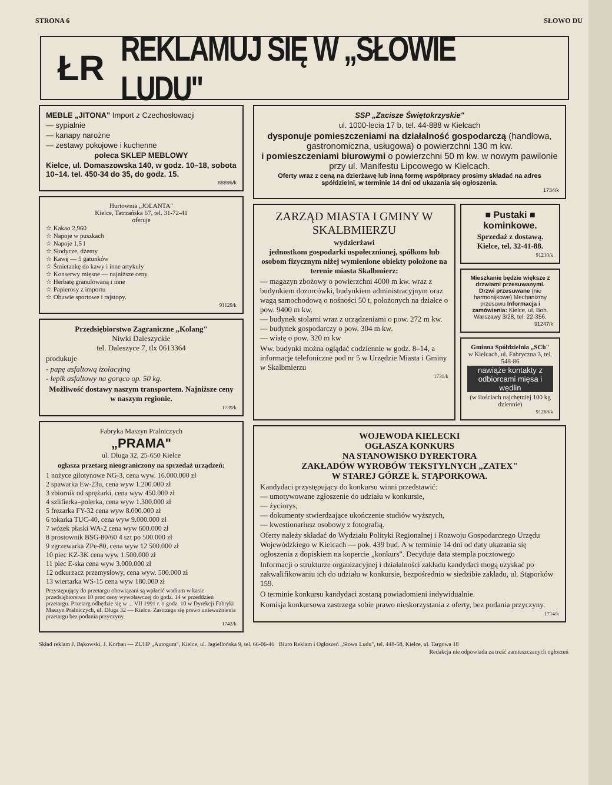STRONA 6 SŁOWO DU
ŁR REKLAMUJ SIĘ W „SŁOWIE LUDU"
MEBLE „JITONA" Import z Czechosłowacji
— sypialnie
— kanapy narożne
— zestawy pokojowe i kuchenne
poleca SKLEP MEBLOWY
Kielce, ul. Domaszowska 140, w godz. 10–18, sobota 10–14. tel. 450-34 do 35, do godz. 15.
88896/k
Hurtownia „JOLANTA"
Kielce, Tatrzańska 67, tel. 31-72-41
oferuje
☆ Kakao 2,960
☆ Napoje w puszkach
☆ Napoje 1,5 l
☆ Słodycze, dżemy
☆ Kawę — 5 gatunków
☆ Śmietankę do kawy i inne artykuły
☆ Konserwy mięsne — najniższe ceny
☆ Herbatę granulowaną i inne
☆ Papierosy z importu
☆ Obuwie sportowe i rajstopy.
91129/k
Przedsiębiorstwo Zagraniczne „Kolang"
Niwki Daleszyckie
tel. Daleszyce 7, tlx 0613364
produkuje
- papę asfaltową izolacyjną
- lepik asfaltowy na gorąco op. 50 kg.
Możliwość dostawy naszym transportem. Najniższe ceny w naszym regionie.
1739/k
Fabryka Maszyn Pralniczych
„PRAMA"
ul. Długa 32, 25-650 Kielce
ogłasza przetarg nieograniczony na sprzedaż urządzeń:
1 nożyce gilotynowe NG-3, cena wyw. 16.000.000 zł
2 spawarka Ew-23u, cena wyw 1.200.000 zł
3 zbiornik od sprężarki, cena wyw 450.000 zł
4 szlifierka–polerka, cena wyw 1.300.000 zł
5 frezarka FY-32 cena wyw 8.000.000 zł
6 tokarka TUC-40, cena wyw 9.000.000 zł
7 wózek płaski WA-2 cena wyw 600.000 zł
8 prostownik BSG-80/60 4 szt po 500.000 zł
9 zgrzewarka ZPe-80, cena wyw 12.500.000 zł
10 piec KZ-3K cena wyw 1.500.000 zł
11 piec E-ska cena wyw 3.000.000 zł
12 odkurzacz przemysłowy, cena wyw. 500.000 zł
13 wiertarka WS-15 cena wyw 180.000 zł
Przystępujący do przetargu obowiązani są wpłacić wadium w kasie przedsiębiorstwa 10 proc ceny wywoławczej do godz. 14 w przeddzień przetargu. Przetarg odbędzie się w ... VII 1991 r. o godz. 10 w Dyrekcji Fabryki Maszyn Pralniczych, ul. Długa 32 — Kielce. Zastrzega się prawo unieważnienia przetargu bez podania przyczyny.
1742/k
SSP „Zacisze Świętokrzyskie"
ul. 1000-lecia 17 b, tel. 44-888 w Kielcach
dysponuje pomieszczeniami na działalność gospodarczą (handlowa, gastronomiczna, usługowa) o powierzchni 130 m kw.
i pomieszczeniami biurowymi o powierzchni 50 m kw. w nowym pawilonie przy ul. Manifestu Lipcowego w Kielcach.
Oferty wraz z ceną na dzierżawę lub inną formę współpracy prosimy składać na adres spółdzielni, w terminie 14 dni od ukazania się ogłoszenia.
1734/k
ZARZĄD MIASTA I GMINY W SKALBMIERZU
wydzierżawi
jednostkom gospodarki uspołecznionej, spółkom lub osobom fizycznym niżej wymienione obiekty położone na terenie miasta Skalbmierz:
— magazyn zbożowy o powierzchni 4000 m kw. wraz z budynkiem dozorcówki, budynkiem administracyjnym oraz wagą samochodową o nośności 50 t, położonych na działce o pow. 9400 m kw.
— budynek stolarni wraz z urządzeniami o pow. 272 m kw.
— budynek gospodarczy o pow. 304 m kw.
— wiatę o pow. 320 m kw
Ww. budynki można oglądać codziennie w godz. 8–14, a informacje telefoniczne pod nr 5 w Urzędzie Miasta i Gminy w Skalbmierzu
1731/k
■ Pustaki ■ kominkowe.
Sprzedaż z dostawą. Kielce, tel. 32-41-88.
91210/k
Mieszkanie będzie większe z drzwiami przesuwanymi. Drzwi przesuwane (nie harmonijkowe) Mechanizmy przesuwu Informacja i zamówienia: Kielce, ul. Boh. Warszawy 3/28, tel. 22-356.
91247/k
Gminna Spółdzielnia „SCh"
w Kielcach, ul. Fabryczna 3, tel. 548-86
nawiąże kontakty z odbiorcami mięsa i wędlin
(w ilościach najchętniej 100 kg dziennie)
91268/k
WOJEWODA KIELECKI
OGŁASZA KONKURS
NA STANOWISKO DYREKTORA
ZAKŁADÓW WYROBÓW TEKSTYLNYCH „ZATEX"
W STAREJ GÓRZE k. STĄPORKOWA.
Kandydaci przystępujący do konkursu winni przedstawić:
— umotywowane zgłoszenie do udziału w konkursie,
— życiorys,
— dokumenty stwierdzające ukończenie studiów wyższych,
— kwestionariusz osobowy z fotografią.
Oferty należy składać do Wydziału Polityki Regionalnej i Rozwoju Gospodarczego Urzędu Wojewódzkiego w Kielcach — pok. 439 bud. A w terminie 14 dni od daty ukazania się ogłoszenia z dopiskiem na kopercie „konkurs". Decyduje data stempla pocztowego
Informacji o strukturze organizacyjnej i działalności zakładu kandydaci mogą uzyskać po zakwalifikowaniu ich do udziału w konkursie, bezpośrednio w siedzibie zakładu, ul. Stąporków 159.
O terminie konkursu kandydaci zostaną powiadomieni indywidualnie.
Komisja konkursowa zastrzega sobie prawo nieskorzystania z oferty, bez podania przyczyny.
1714/k
Skład reklam J. Bąkowski, J. Korban — ZUHP „Autogum", Kielce, ul. Jagiellońska 9, tel. 66-06-46 Biuro Reklam i Ogłoszeń „Słowa Ludu", tel. 448-58, Kielce, ul. Targowa 18
Redakcja nie odpowiada za treść zamieszczanych ogłoszeń